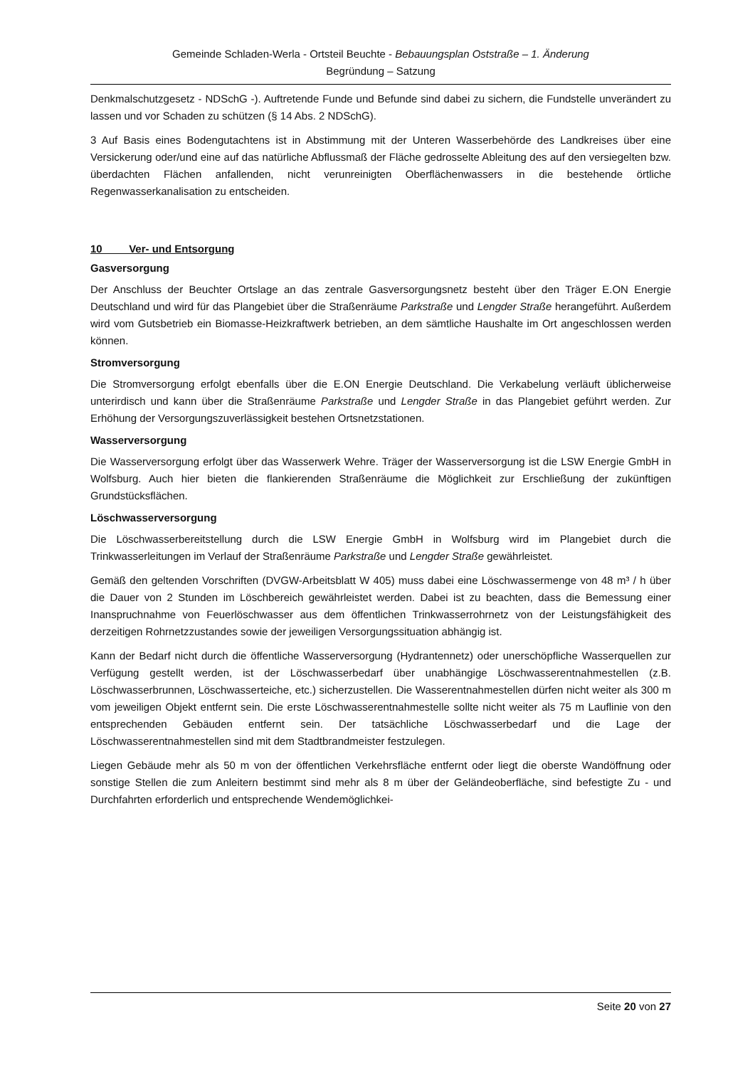Gemeinde Schladen-Werla - Ortsteil Beuchte - Bebauungsplan Oststraße – 1. Änderung
Begründung – Satzung
Denkmalschutzgesetz - NDSchG -). Auftretende Funde und Befunde sind dabei zu sichern, die Fundstelle unverändert zu lassen und vor Schaden zu schützen (§ 14 Abs. 2 NDSchG).
3 Auf Basis eines Bodengutachtens ist in Abstimmung mit der Unteren Wasserbehörde des Landkreises über eine Versickerung oder/und eine auf das natürliche Abflussmaß der Fläche gedrosselte Ableitung des auf den versiegelten bzw. überdachten Flächen anfallenden, nicht verunreinigten Oberflächenwassers in die bestehende örtliche Regenwasserkanalisation zu entscheiden.
10 Ver- und Entsorgung
Gasversorgung
Der Anschluss der Beuchter Ortslage an das zentrale Gasversorgungsnetz besteht über den Träger E.ON Energie Deutschland und wird für das Plangebiet über die Straßenräume Parkstraße und Lengder Straße herangeführt. Außerdem wird vom Gutsbetrieb ein Biomasse-Heizkraftwerk betrieben, an dem sämtliche Haushalte im Ort angeschlossen werden können.
Stromversorgung
Die Stromversorgung erfolgt ebenfalls über die E.ON Energie Deutschland. Die Verkabelung verläuft üblicherweise unterirdisch und kann über die Straßenräume Parkstraße und Lengder Straße in das Plangebiet geführt werden. Zur Erhöhung der Versorgungszuverlässigkeit bestehen Ortsnetzstationen.
Wasserversorgung
Die Wasserversorgung erfolgt über das Wasserwerk Wehre. Träger der Wasserversorgung ist die LSW Energie GmbH in Wolfsburg. Auch hier bieten die flankierenden Straßenräume die Möglichkeit zur Erschließung der zukünftigen Grundstücksflächen.
Löschwasserversorgung
Die Löschwasserbereitstellung durch die LSW Energie GmbH in Wolfsburg wird im Plangebiet durch die Trinkwasserleitungen im Verlauf der Straßenräume Parkstraße und Lengder Straße gewährleistet.
Gemäß den geltenden Vorschriften (DVGW-Arbeitsblatt W 405) muss dabei eine Löschwassermenge von 48 m³ / h über die Dauer von 2 Stunden im Löschbereich gewährleistet werden. Dabei ist zu beachten, dass die Bemessung einer Inanspruchnahme von Feuerlöschwasser aus dem öffentlichen Trinkwasserrohrnetz von der Leistungsfähigkeit des derzeitigen Rohrnetzzustandes sowie der jeweiligen Versorgungssituation abhängig ist.
Kann der Bedarf nicht durch die öffentliche Wasserversorgung (Hydrantennetz) oder unerschöpfliche Wasserquellen zur Verfügung gestellt werden, ist der Löschwasserbedarf über unabhängige Löschwasserentnahmestellen (z.B. Löschwasserbrunnen, Löschwasserteiche, etc.) sicherzustellen. Die Wasserentnahmestellen dürfen nicht weiter als 300 m vom jeweiligen Objekt entfernt sein. Die erste Löschwasserentnahmestelle sollte nicht weiter als 75 m Lauflinie von den entsprechenden Gebäuden entfernt sein. Der tatsächliche Löschwasserbedarf und die Lage der Löschwasserentnahmestellen sind mit dem Stadtbrandmeister festzulegen.
Liegen Gebäude mehr als 50 m von der öffentlichen Verkehrsfläche entfernt oder liegt die oberste Wandöffnung oder sonstige Stellen die zum Anleitern bestimmt sind mehr als 8 m über der Geländeoberfläche, sind befestigte Zu - und Durchfahrten erforderlich und entsprechende Wendemöglichkei-
Seite 20 von 27